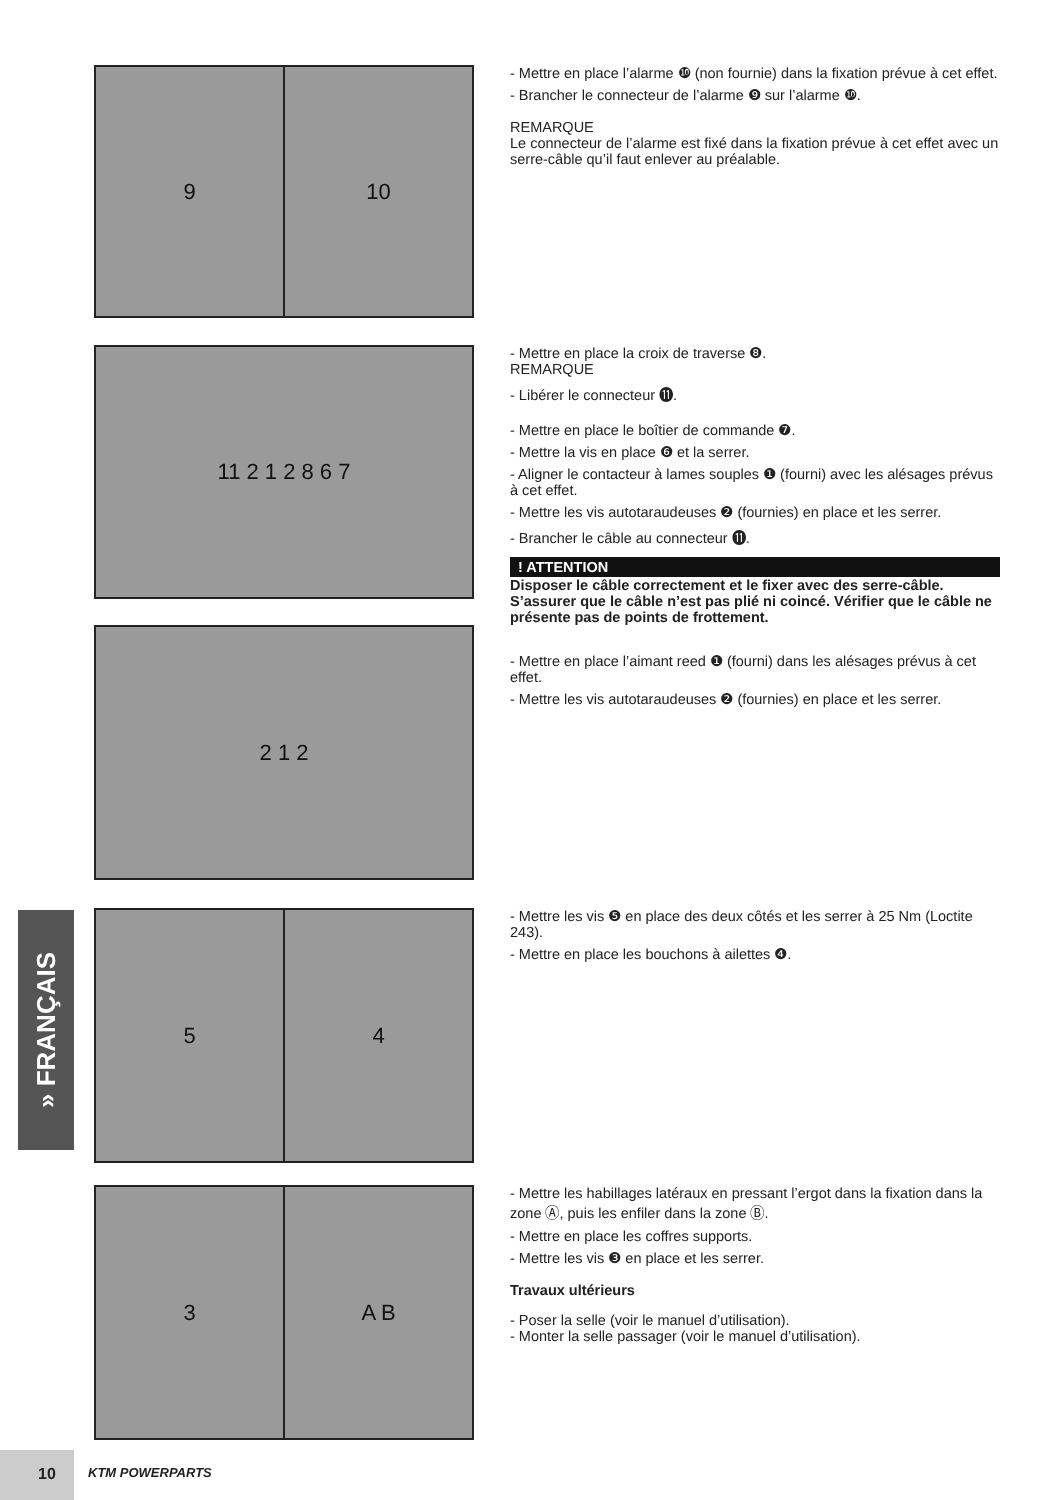9 10
- Mettre en place l’alarme ❿ (non fournie) dans la fixation prévue à cet effet.
- Brancher le connecteur de l’alarme ❾ sur l’alarme ❿.
REMARQUE
Le connecteur de l’alarme est fixé dans la fixation prévue à cet effet avec un serre-câble qu’il faut enlever au préalable.
11 2 1 2 8 6 7
- Mettre en place la croix de traverse ❽.
REMARQUE
- Libérer le connecteur ⓫.
- Mettre en place le boîtier de commande ❼.
- Mettre la vis en place ❻ et la serrer.
- Aligner le contacteur à lames souples ❶ (fourni) avec les alésages prévus à cet effet.
- Mettre les vis autotaraudeuses ❷ (fournies) en place et les serrer.
- Brancher le câble au connecteur ⓫.
! ATTENTION
Disposer le câble correctement et le fixer avec des serre-câble. S’assurer que le câble n’est pas plié ni coincé. Vérifier que le câble ne présente pas de points de frottement.
- Mettre en place l’aimant reed ❶ (fourni) dans les alésages prévus à cet effet.
- Mettre les vis autotaraudeuses ❷ (fournies) en place et les serrer.
2 1 2
5 4
- Mettre les vis ❺ en place des deux côtés et les serrer à 25 Nm (Loctite 243).
- Mettre en place les bouchons à ailettes ❹.
3 A B
- Mettre les habillages latéraux en pressant l’ergot dans la fixation dans la zone Ⓐ, puis les enfiler dans la zone Ⓑ.
- Mettre en place les coffres supports.
- Mettre les vis ❸ en place et les serrer.
Travaux ultérieurs
- Poser la selle (voir le manuel d’utilisation).
- Monter la selle passager (voir le manuel d’utilisation).
» FRANÇAIS
10
KTM POWERPARTS